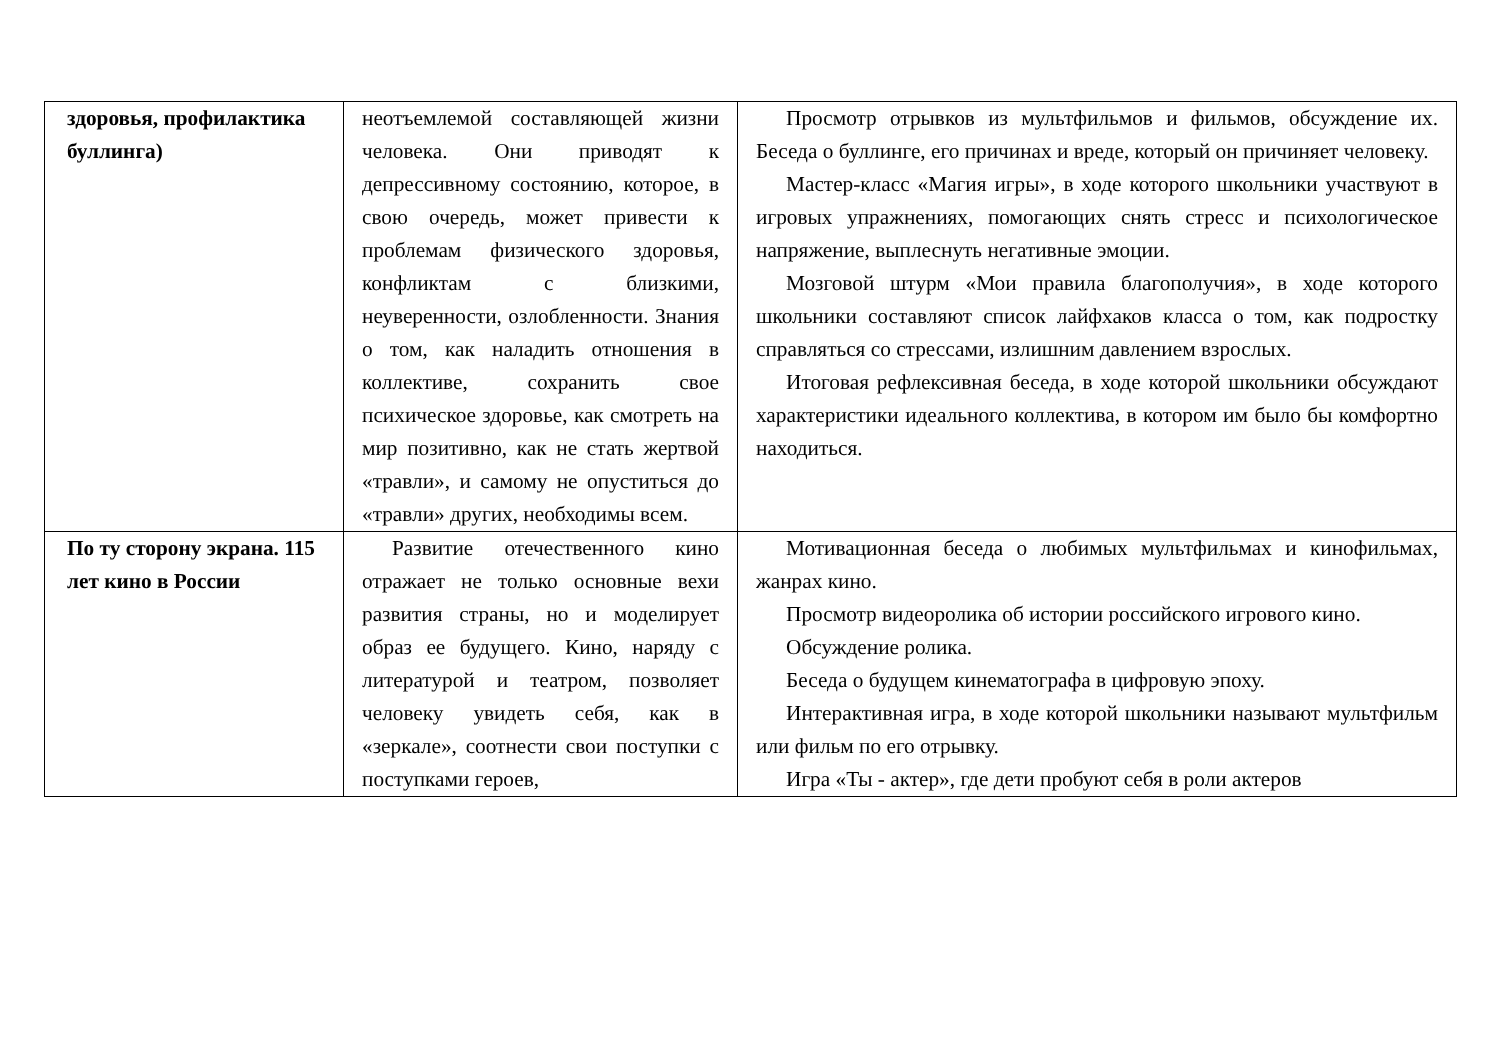| здоровья, профилактика буллинга) | неотъемлемой составляющей жизни человека. Они приводят к депрессивному состоянию, которое, в свою очередь, может привести к проблемам физического здоровья, конфликтам с близкими, неуверенности, озлобленности. Знания о том, как наладить отношения в коллективе, сохранить свое психическое здоровье, как смотреть на мир позитивно, как не стать жертвой «травли», и самому не опуститься до «травли» других, необходимы всем. | Просмотр отрывков из мультфильмов и фильмов, обсуждение их. Беседа о буллинге, его причинах и вреде, который он причиняет человеку. Мастер-класс «Магия игры», в ходе которого школьники участвуют в игровых упражнениях, помогающих снять стресс и психологическое напряжение, выплеснуть негативные эмоции. Мозговой штурм «Мои правила благополучия», в ходе которого школьники составляют список лайфхаков класса о том, как подростку справляться со стрессами, излишним давлением взрослых. Итоговая рефлексивная беседа, в ходе которой школьники обсуждают характеристики идеального коллектива, в котором им было бы комфортно находиться. |
| По ту сторону экрана. 115 лет кино в России | Развитие отечественного кино отражает не только основные вехи развития страны, но и моделирует образ ее будущего. Кино, наряду с литературой и театром, позволяет человеку увидеть себя, как в «зеркале», соотнести свои поступки с поступками героев, | Мотивационная беседа о любимых мультфильмах и кинофильмах, жанрах кино. Просмотр видеоролика об истории российского игрового кино. Обсуждение ролика. Беседа о будущем кинематографа в цифровую эпоху. Интерактивная игра, в ходе которой школьники называют мультфильм или фильм по его отрывку. Игра «Ты - актер», где дети пробуют себя в роли актеров |